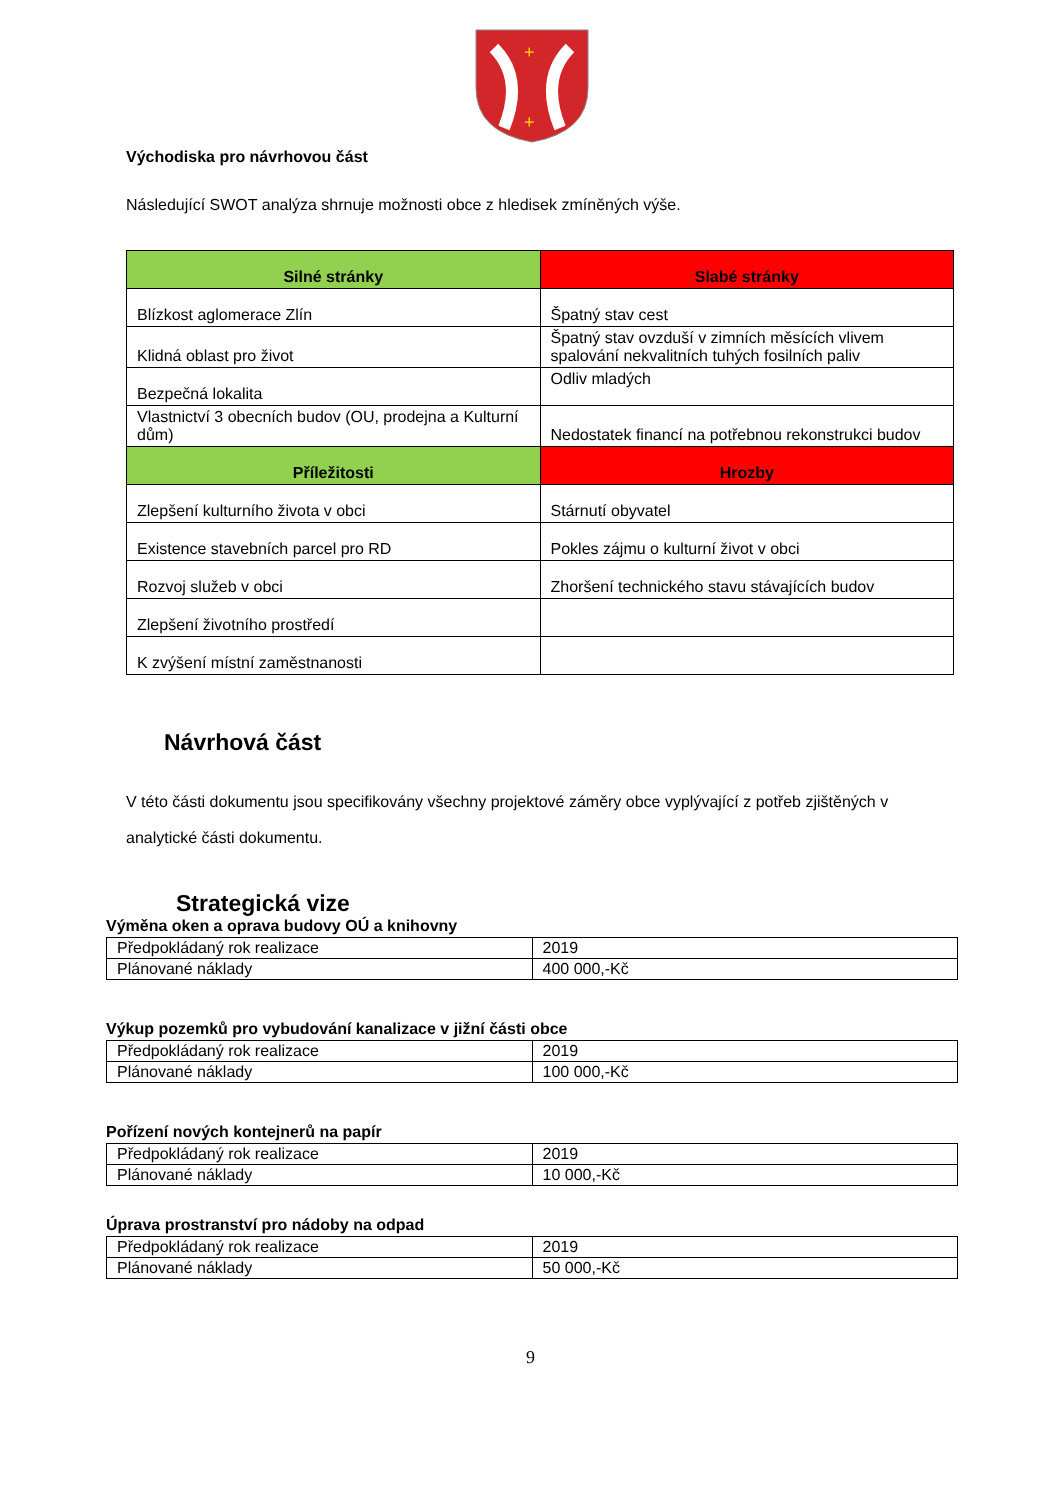+
+
Východiska pro návrhovou část
Následující SWOT analýza shrnuje možnosti obce z hledisek zmíněných výše.
| Silné stránky | Slabé stránky |
| --- | --- |
| Blízkost aglomerace Zlín | Špatný stav cest |
| Klidná oblast pro život | Špatný stav ovzduší v zimních měsících vlivem spalování nekvalitních tuhých fosilních paliv |
| Bezpečná lokalita | Odliv mladých |
| Vlastnictví 3 obecních budov (OU, prodejna a Kulturní dům) | Nedostatek financí na potřebnou rekonstrukci budov |
| Příležitosti | Hrozby |
| Zlepšení kulturního života v obci | Stárnutí obyvatel |
| Existence stavebních parcel pro RD | Pokles zájmu o kulturní život v obci |
| Rozvoj služeb v obci | Zhoršení technického stavu stávajících budov |
| Zlepšení životního prostředí | |
| K zvýšení místní zaměstnanosti | |
Návrhová část
V této části dokumentu jsou specifikovány všechny projektové záměry obce vyplývající z potřeb zjištěných v analytické části dokumentu.
Strategická vize
Výměna oken a oprava budovy OÚ a knihovny
| Předpokládaný rok realizace | 2019 |
| Plánované náklady | 400 000,-Kč |
Výkup pozemků pro vybudování kanalizace v jižní části obce
| Předpokládaný rok realizace | 2019 |
| Plánované náklady | 100 000,-Kč |
Pořízení nových kontejnerů na papír
| Předpokládaný rok realizace | 2019 |
| Plánované náklady | 10 000,-Kč |
Úprava prostranství pro nádoby na odpad
| Předpokládaný rok realizace | 2019 |
| Plánované náklady | 50 000,-Kč |
9